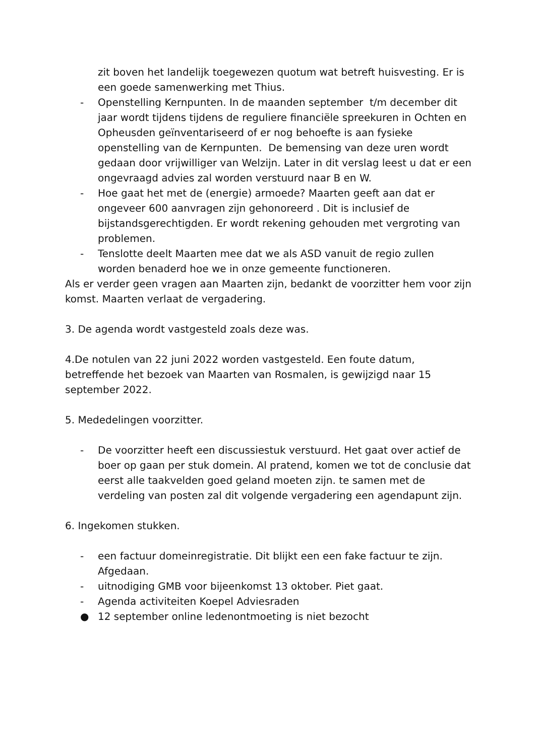zit boven het landelijk toegewezen quotum wat betreft huisvesting. Er is een goede samenwerking met Thius.
- Openstelling Kernpunten. In de maanden september t/m december dit jaar wordt tijdens tijdens de reguliere financiële spreekuren in Ochten en Opheusden geïnventariseerd of er nog behoefte is aan fysieke openstelling van de Kernpunten. De bemensing van deze uren wordt gedaan door vrijwilliger van Welzijn. Later in dit verslag leest u dat er een ongevraagd advies zal worden verstuurd naar B en W.
- Hoe gaat het met de (energie) armoede? Maarten geeft aan dat er ongeveer 600 aanvragen zijn gehonoreerd . Dit is inclusief de bijstandsgerechtigden. Er wordt rekening gehouden met vergroting van problemen.
- Tenslotte deelt Maarten mee dat we als ASD vanuit de regio zullen worden benaderd hoe we in onze gemeente functioneren.
Als er verder geen vragen aan Maarten zijn, bedankt de voorzitter hem voor zijn komst. Maarten verlaat de vergadering.
3. De agenda wordt vastgesteld zoals deze was.
4.De notulen van 22 juni 2022 worden vastgesteld. Een foute datum, betreffende het bezoek van Maarten van Rosmalen, is gewijzigd naar 15 september 2022.
5. Mededelingen voorzitter.
- De voorzitter heeft een discussiestuk verstuurd. Het gaat over actief de boer op gaan per stuk domein. Al pratend, komen we tot de conclusie dat eerst alle taakvelden goed geland moeten zijn. te samen met de verdeling van posten zal dit volgende vergadering een agendapunt zijn.
6. Ingekomen stukken.
- een factuur domeinregistratie. Dit blijkt een een fake factuur te zijn. Afgedaan.
- uitnodiging GMB voor bijeenkomst 13 oktober. Piet gaat.
- Agenda activiteiten Koepel Adviesraden
● 12 september online ledenontmoeting is niet bezocht